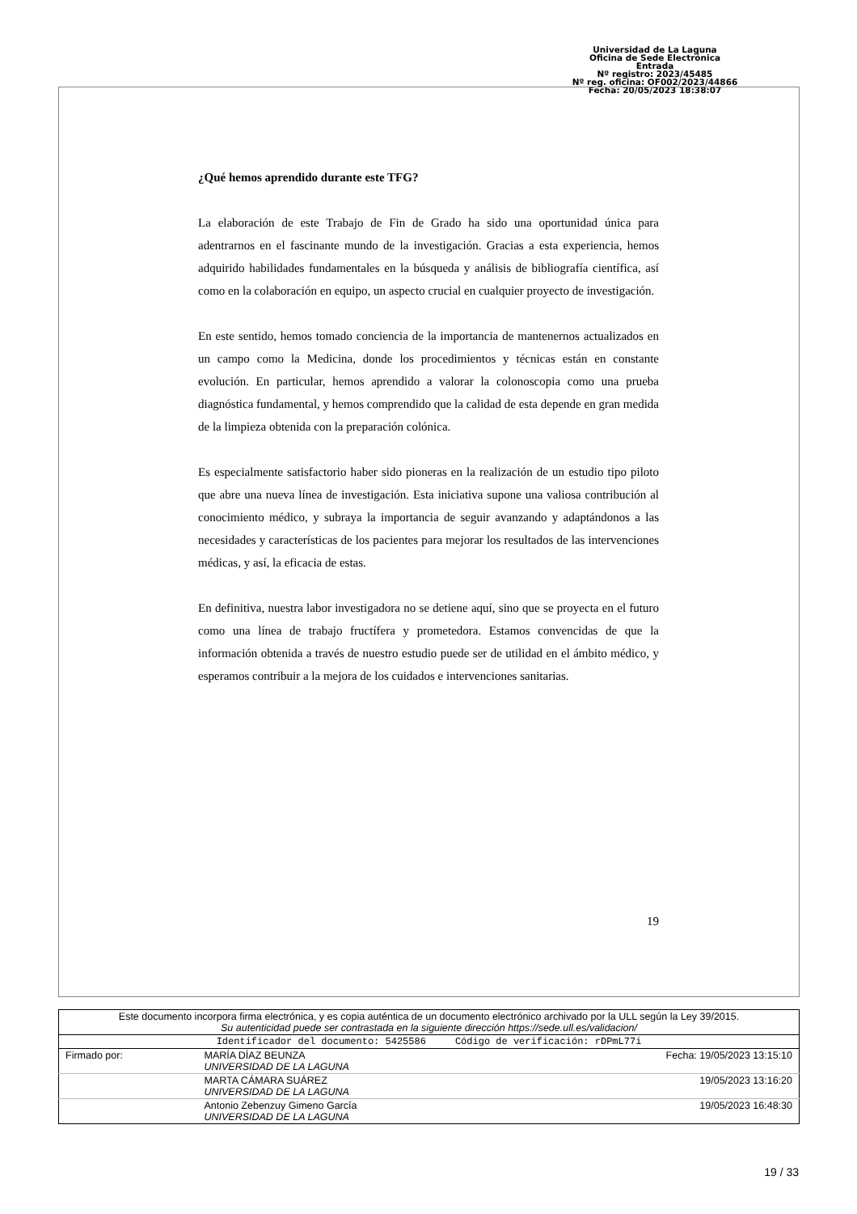Universidad de La Laguna
Oficina de Sede Electrónica
Entrada
Nº registro: 2023/45485
Nº reg. oficina: OF002/2023/44866
Fecha: 20/05/2023 18:38:07
¿Qué hemos aprendido durante este TFG?
La elaboración de este Trabajo de Fin de Grado ha sido una oportunidad única para adentrarnos en el fascinante mundo de la investigación. Gracias a esta experiencia, hemos adquirido habilidades fundamentales en la búsqueda y análisis de bibliografía científica, así como en la colaboración en equipo, un aspecto crucial en cualquier proyecto de investigación.
En este sentido, hemos tomado conciencia de la importancia de mantenernos actualizados en un campo como la Medicina, donde los procedimientos y técnicas están en constante evolución. En particular, hemos aprendido a valorar la colonoscopia como una prueba diagnóstica fundamental, y hemos comprendido que la calidad de esta depende en gran medida de la limpieza obtenida con la preparación colónica.
Es especialmente satisfactorio haber sido pioneras en la realización de un estudio tipo piloto que abre una nueva línea de investigación. Esta iniciativa supone una valiosa contribución al conocimiento médico, y subraya la importancia de seguir avanzando y adaptándonos a las necesidades y características de los pacientes para mejorar los resultados de las intervenciones médicas, y así, la eficacia de estas.
En definitiva, nuestra labor investigadora no se detiene aquí, sino que se proyecta en el futuro como una línea de trabajo fructífera y prometedora. Estamos convencidas de que la información obtenida a través de nuestro estudio puede ser de utilidad en el ámbito médico, y esperamos contribuir a la mejora de los cuidados e intervenciones sanitarias.
19
| Este documento incorpora firma electrónica, y es copia auténtica de un documento electrónico archivado por la ULL según la Ley 39/2015. Su autenticidad puede ser contrastada en la siguiente dirección https://sede.ull.es/validacion/ | | |
| Identificador del documento: 5425586 Código de verificación: rDPmL77i | | |
| Firmado por: | MARÍA DÍAZ BEUNZA UNIVERSIDAD DE LA LAGUNA | Fecha: 19/05/2023 13:15:10 |
| | MARTA CÁMARA SUÁREZ UNIVERSIDAD DE LA LAGUNA | 19/05/2023 13:16:20 |
| | Antonio Zebenzuy Gimeno García UNIVERSIDAD DE LA LAGUNA | 19/05/2023 16:48:30 |
19 / 33